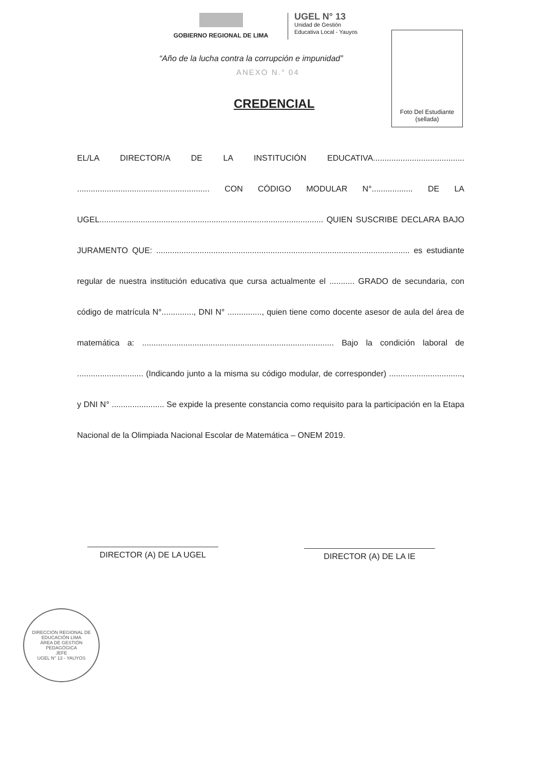GOBIERNO REGIONAL DE LIMA
UGEL N° 13
Unidad de Gestión
Educativa Local - Yauyos
Foto Del Estudiante
(sellada)
“Año de la lucha contra la corrupción e impunidad”
ANEXO N.° 04
CREDENCIAL
EL/LA DIRECTOR/A DE LA INSTITUCIÓN EDUCATIVA........................................ .......................................................... CON CÓDIGO MODULAR N°.................. DE LA UGEL.................................................................................................. QUIEN SUSCRIBE DECLARA BAJO JURAMENTO QUE: ............................................................................................................... es estudiante regular de nuestra institución educativa que cursa actualmente el ........... GRADO de secundaria, con código de matrícula N°.............., DNI N° ..............., quien tiene como docente asesor de aula del área de matemática a: .................................................................................... Bajo la condición laboral de ............................. (Indicando junto a la misma su código modular, de corresponder) ................................, y DNI N° ....................... Se expide la presente constancia como requisito para la participación en la Etapa Nacional de la Olimpiada Nacional Escolar de Matemática – ONEM 2019.
DIRECTOR (A) DE LA UGEL DIRECTOR (A) DE LA IE
DIRECCIÓN REGIONAL DE EDUCACIÓN LIMA
ÁREA DE GESTIÓN PEDAGÓGICA
JEFE
UGEL N° 13 - YAUYOS